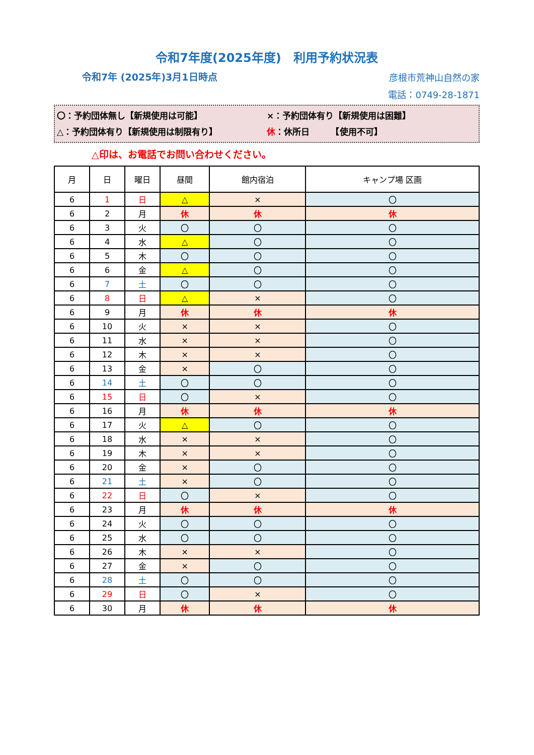令和7年度(2025年度)　利用予約状況表
令和7年 (2025年)3月1日時点 彦根市荒神山自然の家
電話：0749-28-1871
〇：予約団体無し【新規使用は可能】 ×：予約団体有り【新規使用は困難】
△：予約団体有り【新規使用は制限有り】 休：休所日　　　【使用不可】
△印は、お電話でお問い合わせください。
| 月 | 日 | 曜日 | 昼間 | 館内宿泊 | キャンプ場 区画 |
| --- | --- | --- | --- | --- | --- |
| 6 | 1 | 日 | △ | × | 〇 |
| 6 | 2 | 月 | 休 | 休 | 休 |
| 6 | 3 | 火 | 〇 | 〇 | 〇 |
| 6 | 4 | 水 | △ | 〇 | 〇 |
| 6 | 5 | 木 | 〇 | 〇 | 〇 |
| 6 | 6 | 金 | △ | 〇 | 〇 |
| 6 | 7 | 土 | 〇 | 〇 | 〇 |
| 6 | 8 | 日 | △ | × | 〇 |
| 6 | 9 | 月 | 休 | 休 | 休 |
| 6 | 10 | 火 | × | × | 〇 |
| 6 | 11 | 水 | × | × | 〇 |
| 6 | 12 | 木 | × | × | 〇 |
| 6 | 13 | 金 | × | 〇 | 〇 |
| 6 | 14 | 土 | 〇 | 〇 | 〇 |
| 6 | 15 | 日 | 〇 | × | 〇 |
| 6 | 16 | 月 | 休 | 休 | 休 |
| 6 | 17 | 火 | △ | 〇 | 〇 |
| 6 | 18 | 水 | × | × | 〇 |
| 6 | 19 | 木 | × | × | 〇 |
| 6 | 20 | 金 | × | 〇 | 〇 |
| 6 | 21 | 土 | × | 〇 | 〇 |
| 6 | 22 | 日 | 〇 | × | 〇 |
| 6 | 23 | 月 | 休 | 休 | 休 |
| 6 | 24 | 火 | 〇 | 〇 | 〇 |
| 6 | 25 | 水 | 〇 | 〇 | 〇 |
| 6 | 26 | 木 | × | × | 〇 |
| 6 | 27 | 金 | × | 〇 | 〇 |
| 6 | 28 | 土 | 〇 | 〇 | 〇 |
| 6 | 29 | 日 | 〇 | × | 〇 |
| 6 | 30 | 月 | 休 | 休 | 休 |